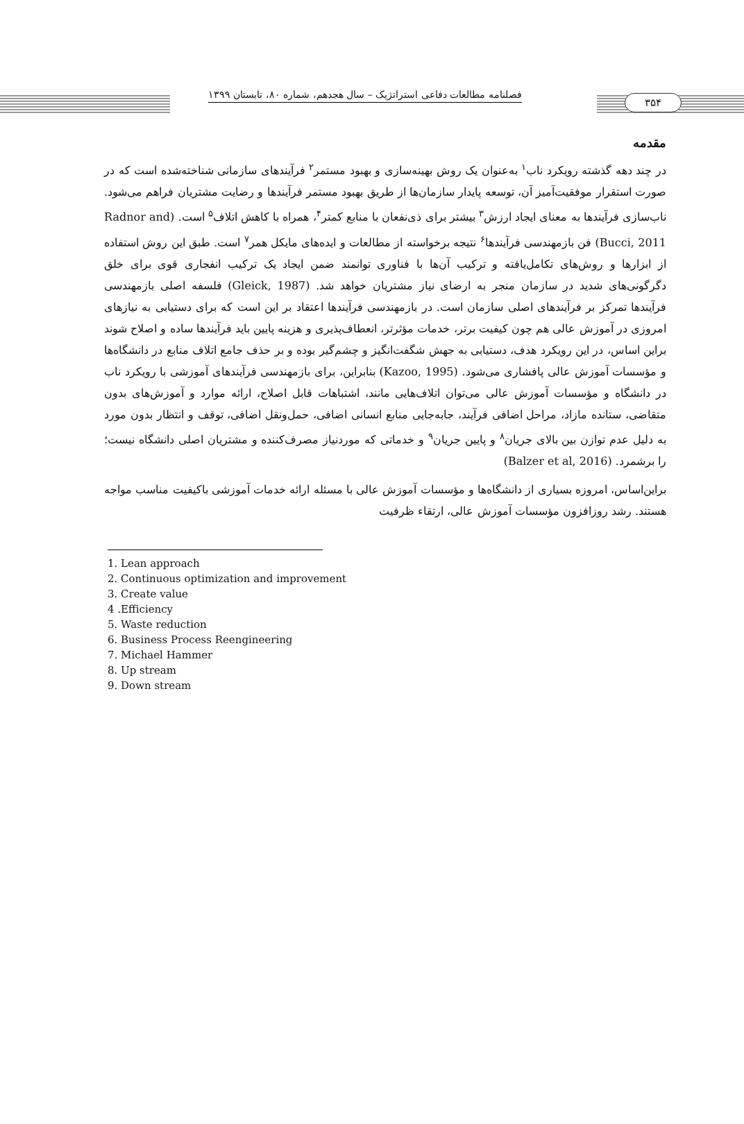فصلنامه مطالعات دفاعی استراتژیک – سال هجدهم، شماره ۸۰، تابستان ۱۳۹۹
۳۵۴
مقدمه
در چند دهه گذشته رویکرد ناب<sup>۱</sup> به‌عنوان یک روش بهینه‌سازی و بهبود مستمر<sup>۲</sup> فرآیندهای سازمانی شناخته‌شده است که در صورت استقرار موفقیت‌آمیز آن، توسعه پایدار سازمان‌ها از طریق بهبود مستمر فرآیندها و رضایت مشتریان فراهم می‌شود. ناب‌سازی فرآیندها به معنای ایجاد ارزش<sup>۳</sup> بیشتر برای ذی‌نفعان با منابع کمتر<sup>۴</sup>، همراه با کاهش اتلاف<sup>۵</sup> است. (Radnor and Bucci, 2011) فن بازمهندسی فرآیندها<sup>۶</sup> نتیجه برخواسته از مطالعات و ایده‌های مایکل همر<sup>۷</sup> است. طبق این روش استفاده از ابزارها و روش‌های تکامل‌یافته و ترکیب آن‌ها با فناوری توانمند ضمن ایجاد یک ترکیب انفجاری قوی برای خلق دگرگونی‌های شدید در سازمان منجر به ارضای نیاز مشتریان خواهد شد. (Gleick, 1987) فلسفه اصلی بازمهندسی فرآیندها تمرکز بر فرآیندهای اصلی سازمان است. در بازمهندسی فرآیندها اعتقاد بر این است که برای دستیابی به نیازهای امروزی در آموزش عالی هم چون کیفیت برتر، خدمات مؤثرتر، انعطاف‌پذیری و هزینه پایین باید فرآیندها ساده و اصلاح شوند براین اساس، در این رویکرد هدف، دستیابی به جهش شگفت‌انگیز و چشم‌گیر بوده و بر حذف جامع اتلاف منابع در دانشگاه‌ها و مؤسسات آموزش عالی پافشاری می‌شود. (Kazoo, 1995) بنابراین، برای بازمهندسی فرآیندهای آموزشی با رویکرد ناب در دانشگاه و مؤسسات آموزش عالی می‌توان اتلاف‌هایی مانند، اشتباهات قابل اصلاح، ارائه موارد و آموزش‌های بدون متقاضی، ستانده مازاد، مراحل اضافی فرآیند، جابه‌جایی منابع انسانی اضافی، حمل‌ونقل اضافی، توقف و انتظار بدون مورد به دلیل عدم توازن بین بالای جریان<sup>۸</sup> و پایین جریان<sup>۹</sup> و خدماتی که موردنیاز مصرف‌کننده و مشتریان اصلی دانشگاه نیست؛ را برشمرد. (Balzer et al, 2016)
براین‌اساس، امروزه بسیاری از دانشگاه‌ها و مؤسسات آموزش عالی با مسئله ارائه خدمات آموزشی باکیفیت مناسب مواجه هستند. رشد روزافزون مؤسسات آموزش عالی، ارتقاء ظرفیت
1. Lean approach
2. Continuous optimization and improvement
3. Create value
4 .Efficiency
5. Waste reduction
6. Business Process Reengineering
7. Michael Hammer
8. Up stream
9. Down stream